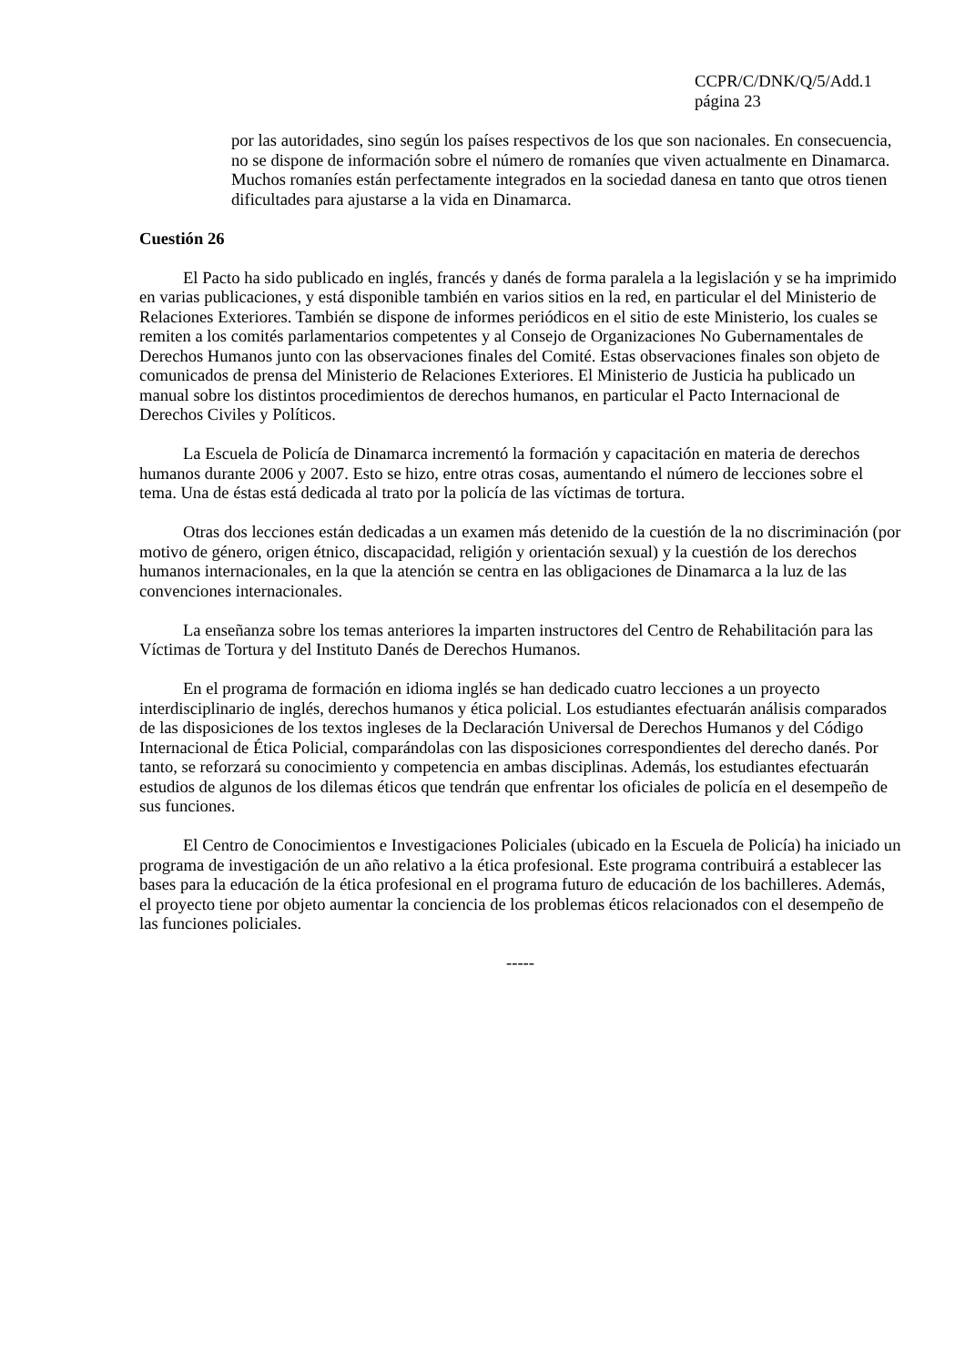CCPR/C/DNK/Q/5/Add.1
página 23
por las autoridades, sino según los países respectivos de los que son nacionales. En consecuencia, no se dispone de información sobre el número de romaníes que viven actualmente en Dinamarca. Muchos romaníes están perfectamente integrados en la sociedad danesa en tanto que otros tienen dificultades para ajustarse a la vida en Dinamarca.
Cuestión 26
El Pacto ha sido publicado en inglés, francés y danés de forma paralela a la legislación y se ha imprimido en varias publicaciones, y está disponible también en varios sitios en la red, en particular el del Ministerio de Relaciones Exteriores. También se dispone de informes periódicos en el sitio de este Ministerio, los cuales se remiten a los comités parlamentarios competentes y al Consejo de Organizaciones No Gubernamentales de Derechos Humanos junto con las observaciones finales del Comité. Estas observaciones finales son objeto de comunicados de prensa del Ministerio de Relaciones Exteriores. El Ministerio de Justicia ha publicado un manual sobre los distintos procedimientos de derechos humanos, en particular el Pacto Internacional de Derechos Civiles y Políticos.
La Escuela de Policía de Dinamarca incrementó la formación y capacitación en materia de derechos humanos durante 2006 y 2007. Esto se hizo, entre otras cosas, aumentando el número de lecciones sobre el tema. Una de éstas está dedicada al trato por la policía de las víctimas de tortura.
Otras dos lecciones están dedicadas a un examen más detenido de la cuestión de la no discriminación (por motivo de género, origen étnico, discapacidad, religión y orientación sexual) y la cuestión de los derechos humanos internacionales, en la que la atención se centra en las obligaciones de Dinamarca a la luz de las convenciones internacionales.
La enseñanza sobre los temas anteriores la imparten instructores del Centro de Rehabilitación para las Víctimas de Tortura y del Instituto Danés de Derechos Humanos.
En el programa de formación en idioma inglés se han dedicado cuatro lecciones a un proyecto interdisciplinario de inglés, derechos humanos y ética policial. Los estudiantes efectuarán análisis comparados de las disposiciones de los textos ingleses de la Declaración Universal de Derechos Humanos y del Código Internacional de Ética Policial, comparándolas con las disposiciones correspondientes del derecho danés. Por tanto, se reforzará su conocimiento y competencia en ambas disciplinas. Además, los estudiantes efectuarán estudios de algunos de los dilemas éticos que tendrán que enfrentar los oficiales de policía en el desempeño de sus funciones.
El Centro de Conocimientos e Investigaciones Policiales (ubicado en la Escuela de Policía) ha iniciado un programa de investigación de un año relativo a la ética profesional. Este programa contribuirá a establecer las bases para la educación de la ética profesional en el programa futuro de educación de los bachilleres. Además, el proyecto tiene por objeto aumentar la conciencia de los problemas éticos relacionados con el desempeño de las funciones policiales.
-----